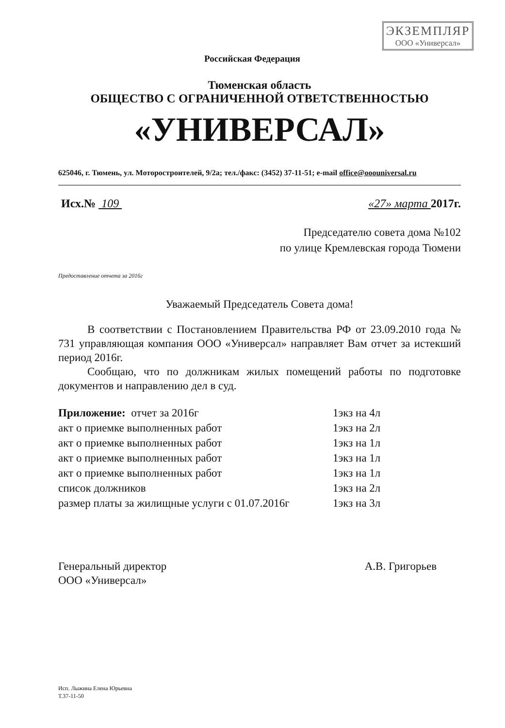ЭКЗЕМПЛЯР
ООО «Универсал»
Российская Федерация
Тюменская область
ОБЩЕСТВО С ОГРАНИЧЕННОЙ ОТВЕТСТВЕННОСТЬЮ
«УНИВЕРСАЛ»
625046, г. Тюмень, ул. Моторостроителей, 9/2а; тел./факс: (3452) 37-11-51; e-mail office@ooouniversal.ru
Исх.№ 109 «27» марта 2017г.
Председателю совета дома №102
по улице Кремлевская города Тюмени
Предоставление отчета за 2016г
Уважаемый Председатель Совета дома!
В соответствии с Постановлением Правительства РФ от 23.09.2010 года № 731 управляющая компания ООО «Универсал» направляет Вам отчет за истекший период 2016г.
Сообщаю, что по должникам жилых помещений работы по подготовке документов и направлению дел в суд.
| Приложение: отчет за 2016г | 1экз на 4л |
| акт о приемке выполненных работ | 1экз на 2л |
| акт о приемке выполненных работ | 1экз на 1л |
| акт о приемке выполненных работ | 1экз на 1л |
| акт о приемке выполненных работ | 1экз на 1л |
| список должников | 1экз на 2л |
| размер платы за жилищные услуги с 01.07.2016г | 1экз на 3л |
Генеральный директор
ООО «Универсал» А.В. Григорьев
Исп. Лыжина Елена Юрьевна
Т.37-11-50